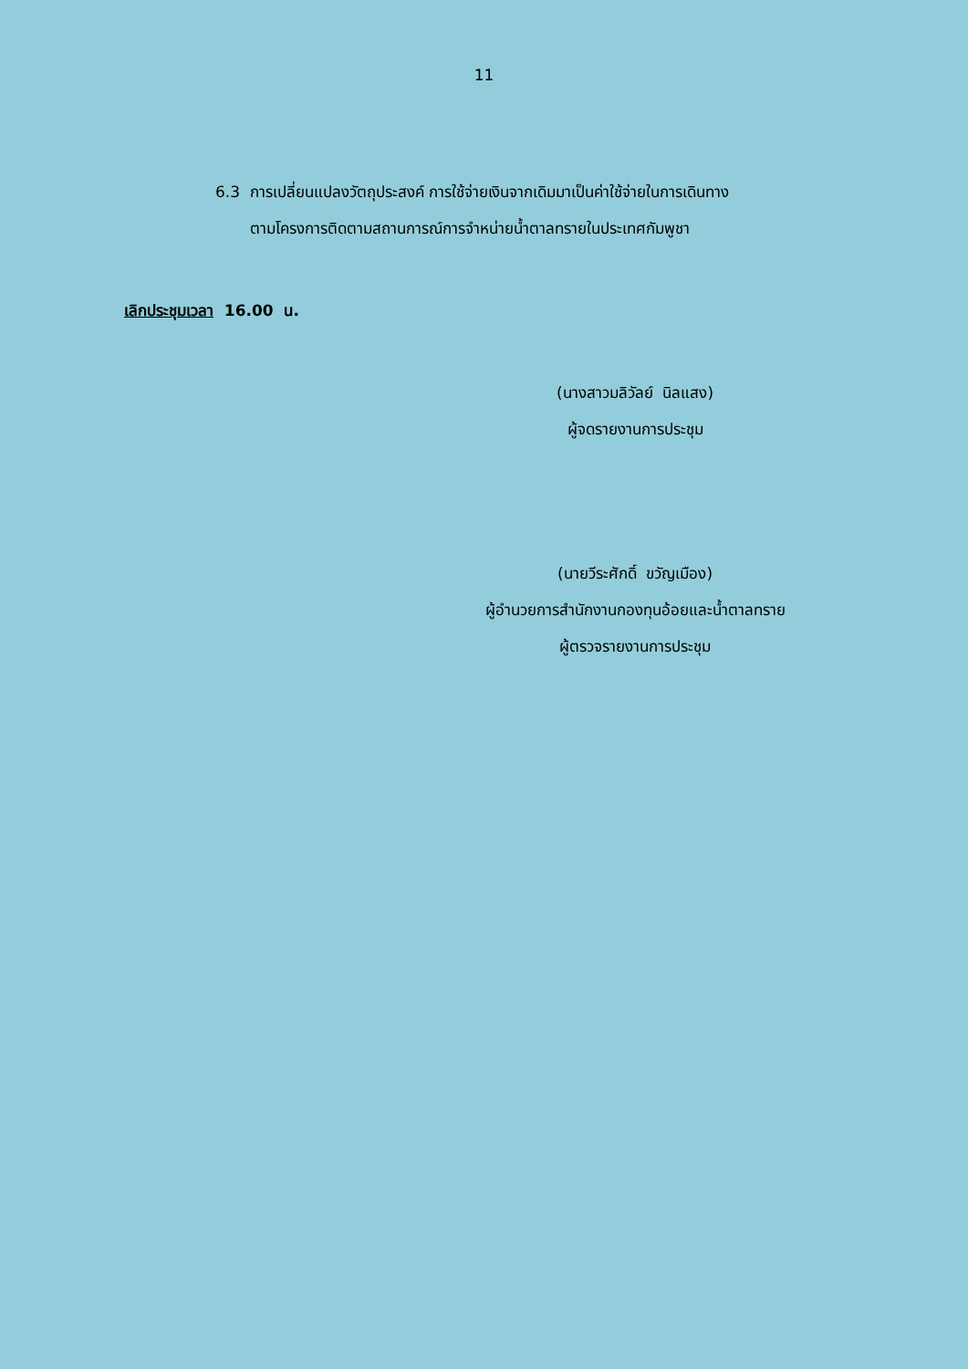11
6.3 การเปลี่ยนแปลงวัตถุประสงค์ การใช้จ่ายเงินจากเดิมมาเป็นค่าใช้จ่ายในการเดินทาง
ตามโครงการติดตามสถานการณ์การจำหน่ายน้ำตาลทรายในประเทศกัมพูชา
เลิกประชุมเวลา 16.00 น.
(นางสาวมลิวัลย์ นิลแสง)
ผู้จดรายงานการประชุม
(นายวีระศักดิ์ ขวัญเมือง)
ผู้อำนวยการสำนักงานกองทุนอ้อยและน้ำตาลทราย
ผู้ตรวจรายงานการประชุม